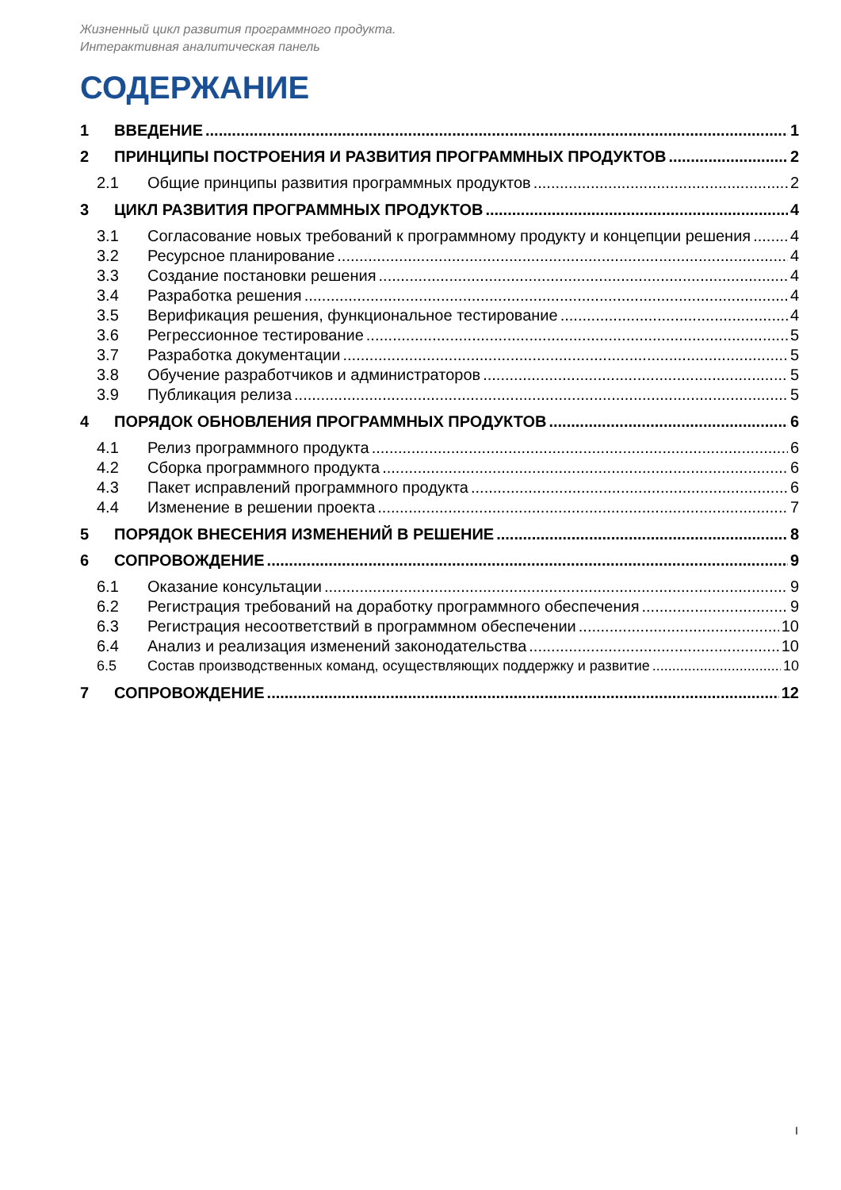Жизненный цикл развития программного продукта.
Интерактивная аналитическая панель
СОДЕРЖАНИЕ
1 ВВЕДЕНИЕ 1
2 ПРИНЦИПЫ ПОСТРОЕНИЯ И РАЗВИТИЯ ПРОГРАММНЫХ ПРОДУКТОВ 2
2.1 Общие принципы развития программных продуктов 2
3 ЦИКЛ РАЗВИТИЯ ПРОГРАММНЫХ ПРОДУКТОВ 4
3.1 Согласование новых требований к программному продукту и концепции решения 4
3.2 Ресурсное планирование 4
3.3 Создание постановки решения 4
3.4 Разработка решения 4
3.5 Верификация решения, функциональное тестирование 4
3.6 Регрессионное тестирование 5
3.7 Разработка документации 5
3.8 Обучение разработчиков и администраторов 5
3.9 Публикация релиза 5
4 ПОРЯДОК ОБНОВЛЕНИЯ ПРОГРАММНЫХ ПРОДУКТОВ 6
4.1 Релиз программного продукта 6
4.2 Сборка программного продукта 6
4.3 Пакет исправлений программного продукта 6
4.4 Изменение в решении проекта 7
5 ПОРЯДОК ВНЕСЕНИЯ ИЗМЕНЕНИЙ В РЕШЕНИЕ 8
6 СОПРОВОЖДЕНИЕ 9
6.1 Оказание консультации 9
6.2 Регистрация требований на доработку программного обеспечения 9
6.3 Регистрация несоответствий в программном обеспечении 10
6.4 Анализ и реализация изменений законодательства 10
6.5 Состав производственных команд, осуществляющих поддержку и развитие 10
7 СОПРОВОЖДЕНИЕ 12
I